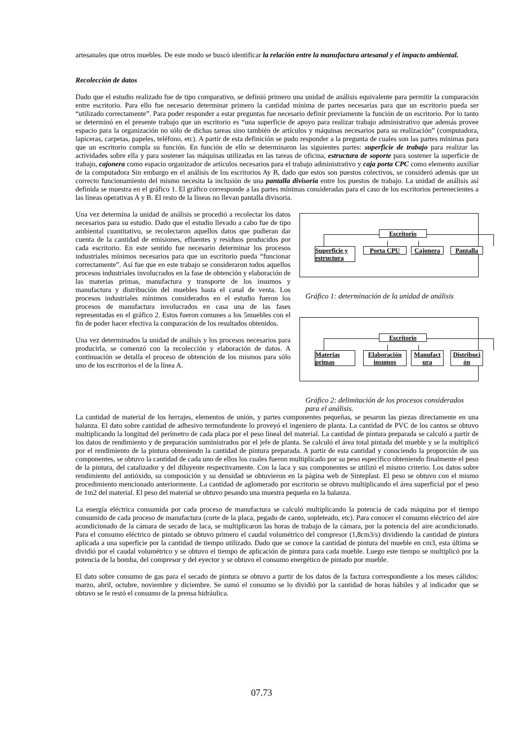artesanales que otros muebles. De este modo se buscó identificar la relación entre la manufactura artesanal y el impacto ambiental.
Recolección de datos
Dado que el estudio realizado fue de tipo comparativo, se definió primero una unidad de análisis equivalente para permitir la comparación entre escritorio. Para ello fue necesario determinar primero la cantidad mínima de partes necesarias para que un escritorio pueda ser “utilizado correctamente”. Para poder responder a estar preguntas fue necesario definir previamente la función de un escritorio. Por lo tanto se determinó en el presente trabajo que un escritorio es “una superficie de apoyo para realizar trabajo administrativo que además provee espacio para la organización no sólo de dichas tareas sino también de artículos y máquinas necesarios para su realización” (computadora, lapiceras, carpetas, papeles, teléfono, etc). A partir de esta definición se pudo responder a la pregunta de cuales son las partes mínimas para que un escritorio cumpla su función. En función de ello se determinaron las siguientes partes: superficie de trabajo para realizar las actividades sobre ella y para sostener las máquinas utilizadas en las tareas de oficina, estructura de soporte para sostener la superficie de trabajo, cajonera como espacio organizador de artículos necesarios para el trabajo administrativo y caja porta CPC como elemento auxiliar de la computadora Sin embargo en el análisis de los escritorios Ay B, dado que estos son puestos colectivos, se consideró además que un correcto funcionamiento del mismo necesita la inclusión de una pantalla divisoria entre los puestos de trabajo. La unidad de análisis así definida se muestra en el gráfico 1. El gráfico corresponde a las partes mínimas consideradas para el caso de los escritorios pertenecientes a las líneas operativas A y B. El resto de la líneas no llevan pantalla divisoria.
Una vez determina la unidad de análisis se procedió a recolectar los datos necesarios para su estudio. Dado que el estudio llevado a cabo fue de tipo ambiental cuantitativo, se recolectaron aquellos datos que pudieran dar cuenta de la cantidad de emisiones, efluentes y residuos producidos por cada escritorio. En este sentido fue necesario determinar los procesos industriales mínimos necesarios para que un escritorio pueda “funcionar correctamente”. Así fue que en este trabajo se consideraron todos aquellos procesos industriales involucrados en la fase de obtención y elaboración de las materias primas, manufactura y transporte de los insumos y manufactura y distribución del muebles hasta el canal de venta. Los procesos industriales mínimos considerados en el estudio fueron los procesos de manufactura involucrados en casa una de las fases representadas en el gráfico 2. Estos fueron comunes a los 5muebles con el fin de poder hacer efectiva la comparación de los resultados obtenidos.
Una vez determinados la unidad de análisis y los procesos necesarios para producirla, se comenzó con la recolección y elaboración de datos. A continuación se detalla el proceso de obtención de los mismos para sólo uno de los escritorios el de la línea A.
Escritorio
Superficie y estructura
Porta CPU Cajonera Pantalla
Gráfico 1: determinación de la unidad de análisis
Escritorio
Materias primas
Elaboración insumos
Manufact ura
Distribuci ón
Gráfico 2: delimitación de los procesos considerados para el análisis.
La cantidad de material de los herrajes, elementos de unión, y partes componentes pequeñas, se pesaron las piezas directamente en una balanza. El dato sobre cantidad de adhesivo termofundente lo proveyó el ingeniero de planta. La cantidad de PVC de los cantos se obtuvo multiplicando la longitud del perímetro de cada placa por el peso lineal del material. La cantidad de pintura preparada se calculó a partir de los datos de rendimiento y de preparación suministrados por el jefe de planta. Se calculó el área total pintada del mueble y se la multiplicó por el rendimiento de la pintura obteniendo la cantidad de pintura preparada. A partir de esta cantidad y conociendo la proporción de sus componentes, se obtuvo la cantidad de cada uno de ellos los cuales fueron multiplicado por su peso específico obteniendo finalmente el peso de la pintura, del catalizador y del diluyente respectivamente. Con la laca y sus componentes se utilizó el mismo criterio. Los datos sobre rendimiento del antióxido, su composición y su densidad se obtuvieron en la página web de Sinteplast. El peso se obtuvo con el mismo procedimiento mencionado anteriormente. La cantidad de aglomerado por escritorio se obtuvo multiplicando el área superficial por el peso de 1m2 del material. El peso del material se obtuvo pesando una muestra pequeña en la balanza.
La energía eléctrica consumida por cada proceso de manufactura se calculó multiplicando la potencia de cada máquina por el tiempo consumido de cada proceso de manufactura (corte de la placa, pegado de canto, sopleteado, etc). Para conocer el consumo eléctrico del aire acondicionado de la cámara de secado de laca, se multiplicaron las horas de trabajo de la cámara, por la potencia del aire acondicionado. Para el consumo eléctrico de pintado se obtuvo primero el caudal volumétrico del compresor (1,8cm3/s) dividiendo la cantidad de pintura aplicada a una superficie por la cantidad de tiempo utilizado. Dado que se conoce la cantidad de pintura del mueble en cm3, esta última se dividió por el caudal volumétrico y se obtuvo el tiempo de aplicación de pintura para cada mueble. Luego este tiempo se multiplicó por la potencia de la bomba, del compresor y del eyector y se obtuvo el consumo energético de pintado por mueble.
El dato sobre consumo de gas para el secado de pintura se obtuvo a partir de los datos de la factura correspondiente a los meses cálidos: marzo, abril, octubre, noviembre y diciembre. Se sumó el consumo se lo dividió por la cantidad de horas hábiles y al indicador que se obtuvo se le restó el consumo de la prensa hidráulica.
07.73